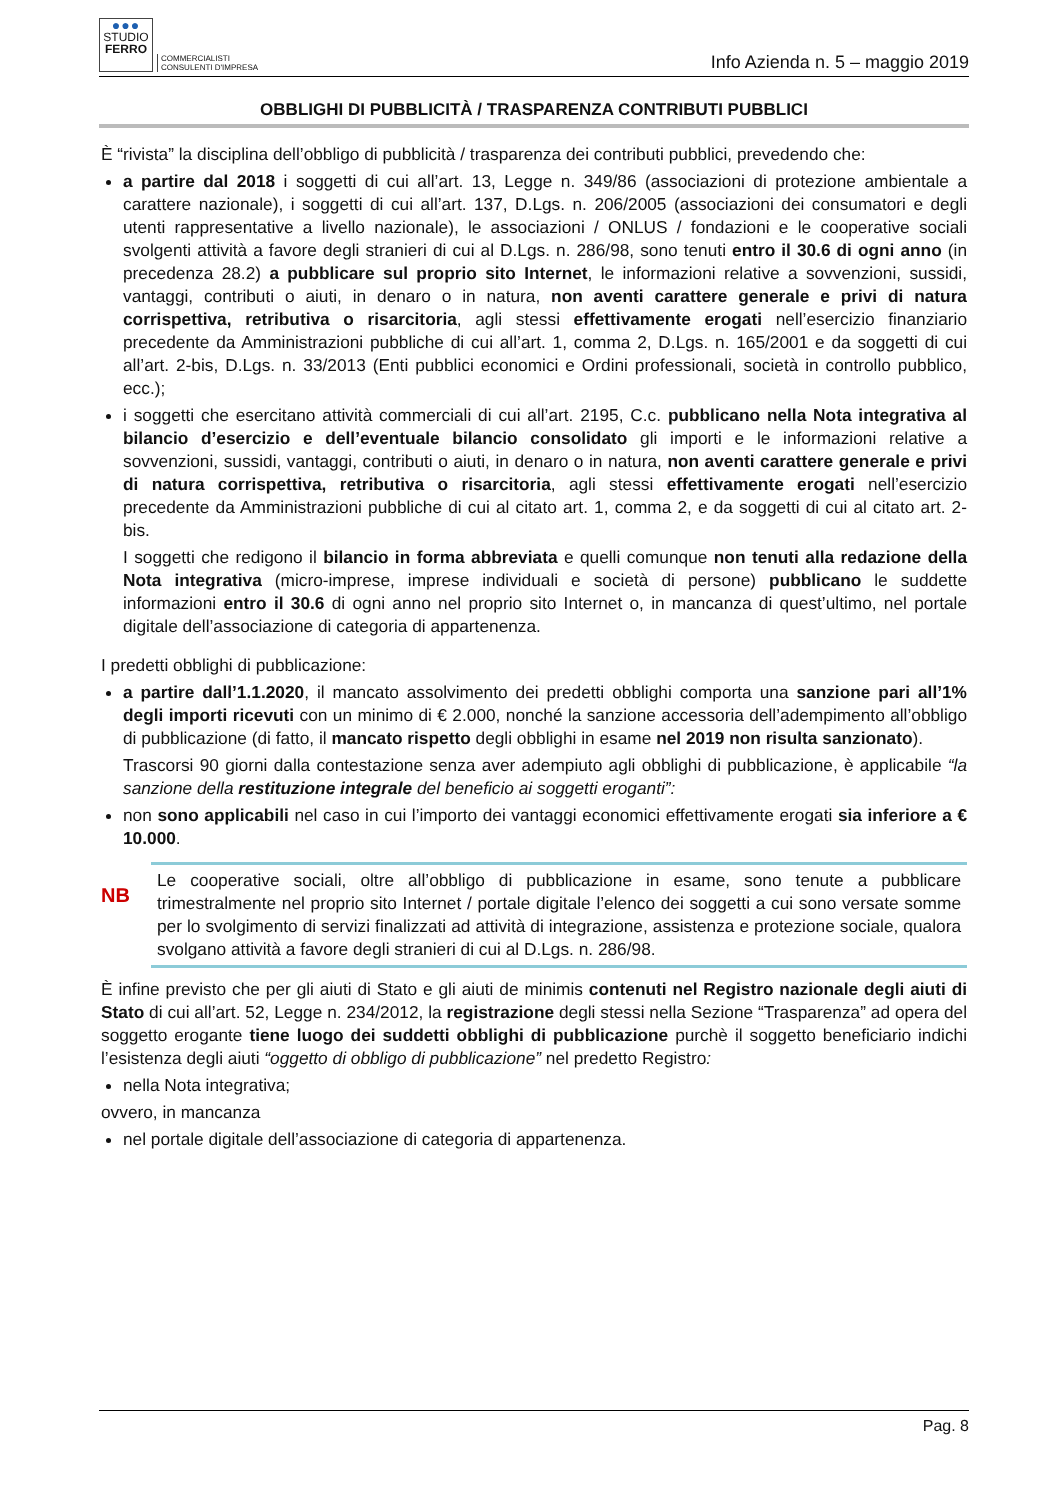●●●
STUDIO
FERRO
COMMERCIALISTI
CONSULENTI D'IMPRESA
Info Azienda n. 5 – maggio 2019
OBBLIGHI DI PUBBLICITÀ / TRASPARENZA CONTRIBUTI PUBBLICI
È “rivista” la disciplina dell’obbligo di pubblicità / trasparenza dei contributi pubblici, prevedendo che:
a partire dal 2018 i soggetti di cui all’art. 13, Legge n. 349/86 (associazioni di protezione ambientale a carattere nazionale), i soggetti di cui all’art. 137, D.Lgs. n. 206/2005 (associazioni dei consumatori e degli utenti rappresentative a livello nazionale), le associazioni / ONLUS / fondazioni e le cooperative sociali svolgenti attività a favore degli stranieri di cui al D.Lgs. n. 286/98, sono tenuti entro il 30.6 di ogni anno (in precedenza 28.2) a pubblicare sul proprio sito Internet, le informazioni relative a sovvenzioni, sussidi, vantaggi, contributi o aiuti, in denaro o in natura, non aventi carattere generale e privi di natura corrispettiva, retributiva o risarcitoria, agli stessi effettivamente erogati nell’esercizio finanziario precedente da Amministrazioni pubbliche di cui all’art. 1, comma 2, D.Lgs. n. 165/2001 e da soggetti di cui all’art. 2-bis, D.Lgs. n. 33/2013 (Enti pubblici economici e Ordini professionali, società in controllo pubblico, ecc.);
i soggetti che esercitano attività commerciali di cui all’art. 2195, C.c. pubblicano nella Nota integrativa al bilancio d’esercizio e dell’eventuale bilancio consolidato gli importi e le informazioni relative a sovvenzioni, sussidi, vantaggi, contributi o aiuti, in denaro o in natura, non aventi carattere generale e privi di natura corrispettiva, retributiva o risarcitoria, agli stessi effettivamente erogati nell’esercizio precedente da Amministrazioni pubbliche di cui al citato art. 1, comma 2, e da soggetti di cui al citato art. 2-bis.
I soggetti che redigono il bilancio in forma abbreviata e quelli comunque non tenuti alla redazione della Nota integrativa (micro-imprese, imprese individuali e società di persone) pubblicano le suddette informazioni entro il 30.6 di ogni anno nel proprio sito Internet o, in mancanza di quest’ultimo, nel portale digitale dell’associazione di categoria di appartenenza.
I predetti obblighi di pubblicazione:
a partire dall’1.1.2020, il mancato assolvimento dei predetti obblighi comporta una sanzione pari all’1% degli importi ricevuti con un minimo di € 2.000, nonché la sanzione accessoria dell’adempimento all’obbligo di pubblicazione (di fatto, il mancato rispetto degli obblighi in esame nel 2019 non risulta sanzionato).
Trascorsi 90 giorni dalla contestazione senza aver adempiuto agli obblighi di pubblicazione, è applicabile “la sanzione della restituzione integrale del beneficio ai soggetti eroganti”:
non sono applicabili nel caso in cui l’importo dei vantaggi economici effettivamente erogati sia inferiore a € 10.000.
NB
Le cooperative sociali, oltre all’obbligo di pubblicazione in esame, sono tenute a pubblicare trimestralmente nel proprio sito Internet / portale digitale l’elenco dei soggetti a cui sono versate somme per lo svolgimento di servizi finalizzati ad attività di integrazione, assistenza e protezione sociale, qualora svolgano attività a favore degli stranieri di cui al D.Lgs. n. 286/98.
È infine previsto che per gli aiuti di Stato e gli aiuti de minimis contenuti nel Registro nazionale degli aiuti di Stato di cui all’art. 52, Legge n. 234/2012, la registrazione degli stessi nella Sezione “Trasparenza” ad opera del soggetto erogante tiene luogo dei suddetti obblighi di pubblicazione purchè il soggetto beneficiario indichi l’esistenza degli aiuti “oggetto di obbligo di pubblicazione” nel predetto Registro:
nella Nota integrativa;
ovvero, in mancanza
nel portale digitale dell’associazione di categoria di appartenenza.
Pag. 8